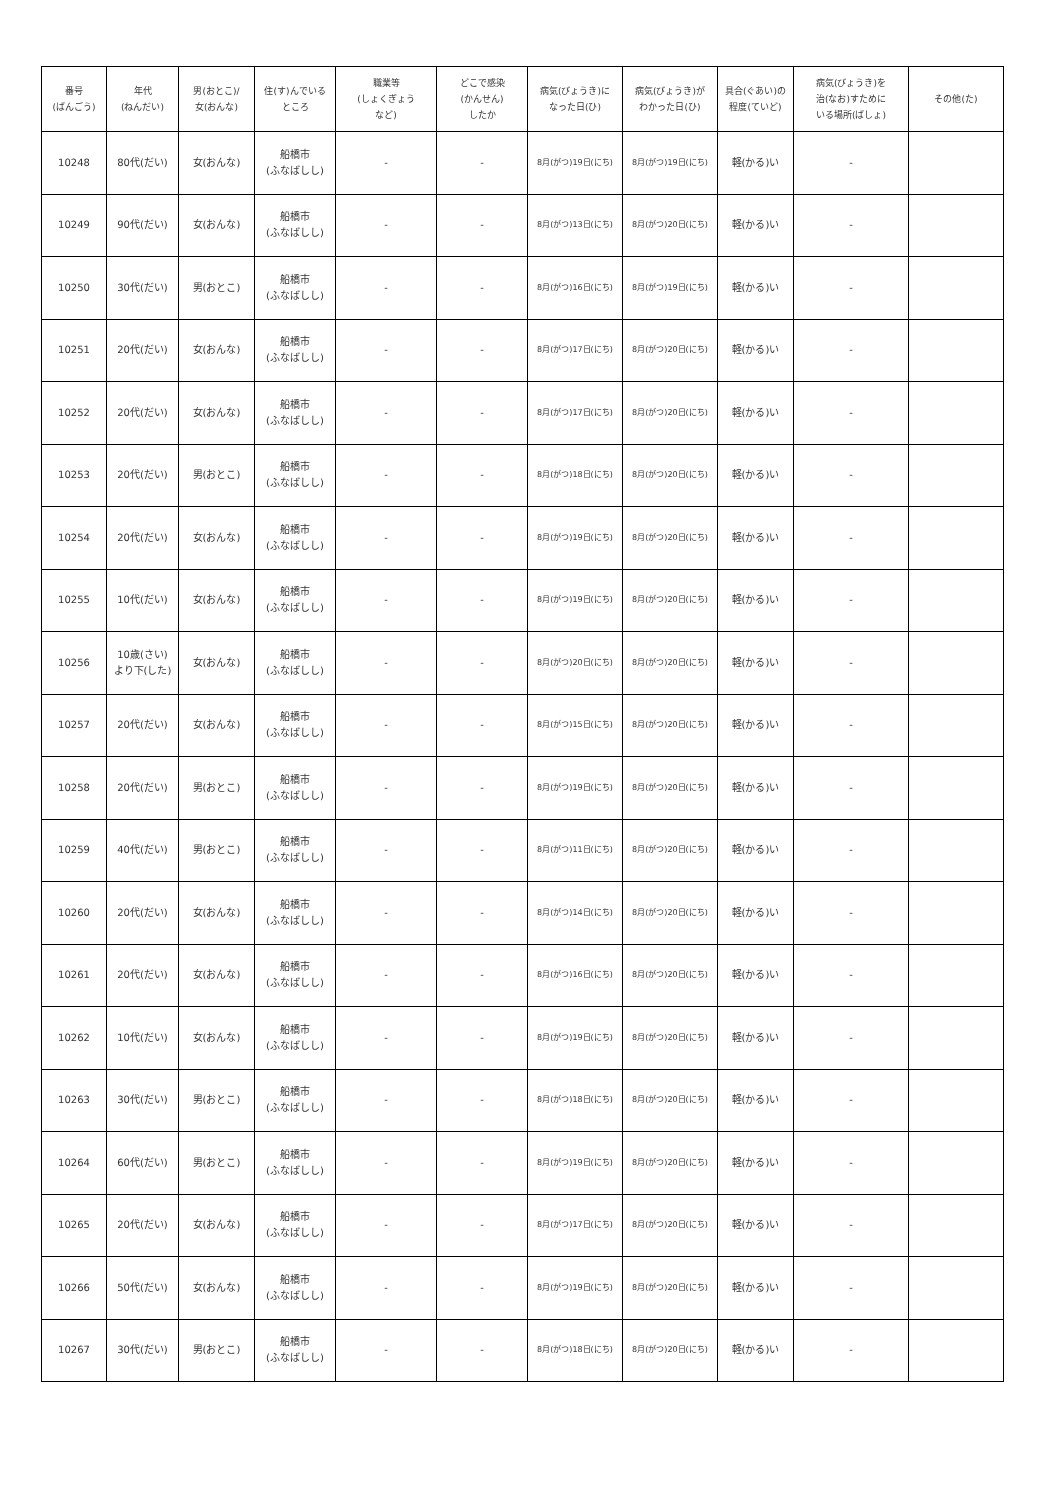| 番号 (ばんごう) | 年代 (ねんだい) | 男(おとこ)/ 女(おんな) | 住(す)んでいる ところ | 職業等 (しょくぎょう など) | どこで感染 (かんせん) したか | 病気(びょうき)に なった日(ひ) | 病気(びょうき)が わかった日(ひ) | 具合(ぐあい)の 程度(ていど) | 病気(びょうき)を 治(なお)すために いる場所(ばしょ) | その他(た) |
| --- | --- | --- | --- | --- | --- | --- | --- | --- | --- | --- |
| 10248 | 80代(だい) | 女(おんな) | 船橋市 (ふなばしし) | - | - | 8月(がつ)19日(にち) | 8月(がつ)19日(にち) | 軽(かる)い | - | |
| 10249 | 90代(だい) | 女(おんな) | 船橋市 (ふなばしし) | - | - | 8月(がつ)13日(にち) | 8月(がつ)20日(にち) | 軽(かる)い | - | |
| 10250 | 30代(だい) | 男(おとこ) | 船橋市 (ふなばしし) | - | - | 8月(がつ)16日(にち) | 8月(がつ)19日(にち) | 軽(かる)い | - | |
| 10251 | 20代(だい) | 女(おんな) | 船橋市 (ふなばしし) | - | - | 8月(がつ)17日(にち) | 8月(がつ)20日(にち) | 軽(かる)い | - | |
| 10252 | 20代(だい) | 女(おんな) | 船橋市 (ふなばしし) | - | - | 8月(がつ)17日(にち) | 8月(がつ)20日(にち) | 軽(かる)い | - | |
| 10253 | 20代(だい) | 男(おとこ) | 船橋市 (ふなばしし) | - | - | 8月(がつ)18日(にち) | 8月(がつ)20日(にち) | 軽(かる)い | - | |
| 10254 | 20代(だい) | 女(おんな) | 船橋市 (ふなばしし) | - | - | 8月(がつ)19日(にち) | 8月(がつ)20日(にち) | 軽(かる)い | - | |
| 10255 | 10代(だい) | 女(おんな) | 船橋市 (ふなばしし) | - | - | 8月(がつ)19日(にち) | 8月(がつ)20日(にち) | 軽(かる)い | - | |
| 10256 | 10歳(さい) より下(した) | 女(おんな) | 船橋市 (ふなばしし) | - | - | 8月(がつ)20日(にち) | 8月(がつ)20日(にち) | 軽(かる)い | - | |
| 10257 | 20代(だい) | 女(おんな) | 船橋市 (ふなばしし) | - | - | 8月(がつ)15日(にち) | 8月(がつ)20日(にち) | 軽(かる)い | - | |
| 10258 | 20代(だい) | 男(おとこ) | 船橋市 (ふなばしし) | - | - | 8月(がつ)19日(にち) | 8月(がつ)20日(にち) | 軽(かる)い | - | |
| 10259 | 40代(だい) | 男(おとこ) | 船橋市 (ふなばしし) | - | - | 8月(がつ)11日(にち) | 8月(がつ)20日(にち) | 軽(かる)い | - | |
| 10260 | 20代(だい) | 女(おんな) | 船橋市 (ふなばしし) | - | - | 8月(がつ)14日(にち) | 8月(がつ)20日(にち) | 軽(かる)い | - | |
| 10261 | 20代(だい) | 女(おんな) | 船橋市 (ふなばしし) | - | - | 8月(がつ)16日(にち) | 8月(がつ)20日(にち) | 軽(かる)い | - | |
| 10262 | 10代(だい) | 女(おんな) | 船橋市 (ふなばしし) | - | - | 8月(がつ)19日(にち) | 8月(がつ)20日(にち) | 軽(かる)い | - | |
| 10263 | 30代(だい) | 男(おとこ) | 船橋市 (ふなばしし) | - | - | 8月(がつ)18日(にち) | 8月(がつ)20日(にち) | 軽(かる)い | - | |
| 10264 | 60代(だい) | 男(おとこ) | 船橋市 (ふなばしし) | - | - | 8月(がつ)19日(にち) | 8月(がつ)20日(にち) | 軽(かる)い | - | |
| 10265 | 20代(だい) | 女(おんな) | 船橋市 (ふなばしし) | - | - | 8月(がつ)17日(にち) | 8月(がつ)20日(にち) | 軽(かる)い | - | |
| 10266 | 50代(だい) | 女(おんな) | 船橋市 (ふなばしし) | - | - | 8月(がつ)19日(にち) | 8月(がつ)20日(にち) | 軽(かる)い | - | |
| 10267 | 30代(だい) | 男(おとこ) | 船橋市 (ふなばしし) | - | - | 8月(がつ)18日(にち) | 8月(がつ)20日(にち) | 軽(かる)い | - | |